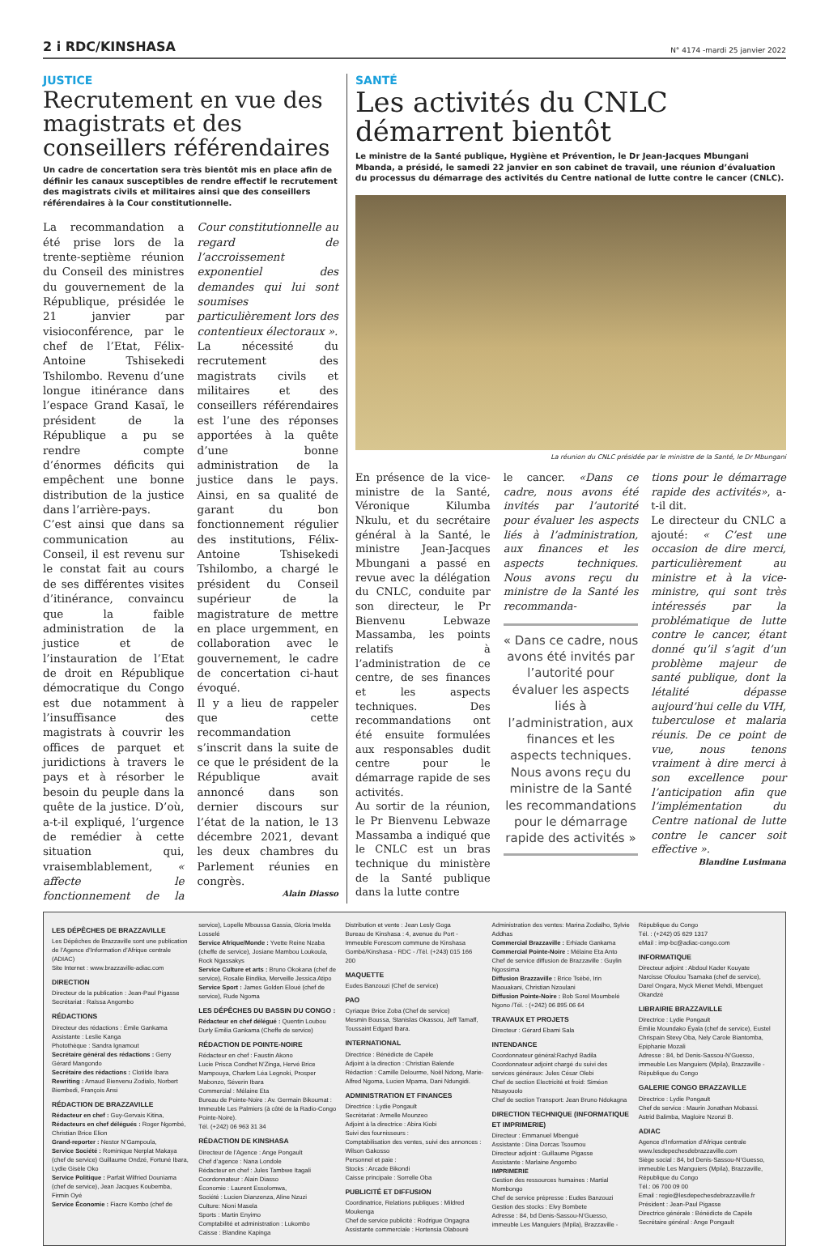2 i RDC/KINSHASA N° 4174 -mardi 25 janvier 2022
JUSTICE
Recrutement en vue des magistrats et des conseillers référendaires
Un cadre de concertation sera très bientôt mis en place afin de définir les canaux susceptibles de rendre effectif le recrutement des magistrats civils et militaires ainsi que des conseillers référendaires à la Cour constitutionnelle.
La recommandation a été prise lors de la trente-septième réunion du Conseil des ministres du gouvernement de la République, présidée le 21 janvier par visioconférence, par le chef de l’Etat, Félix-Antoine Tshisekedi Tshilombo. Revenu d’une longue itinérance dans l’espace Grand Kasaï, le président de la République a pu se rendre compte d’énormes déficits qui empêchent une bonne distribution de la justice dans l’arrière-pays.
C’est ainsi que dans sa communication au Conseil, il est revenu sur le constat fait au cours de ses différentes visites d’itinérance, convaincu que la faible administration de la justice et de l’instauration de l’Etat de droit en République démocratique du Congo est due notamment à l’insuffisance des magistrats à couvrir les offices de parquet et juridictions à travers le pays et à résorber le besoin du peuple dans la quête de la justice. D’où, a-t-il expliqué, l’urgence de remédier à cette situation qui, vraisemblablement, « affecte le fonctionnement de la Cour constitutionnelle au regard de l’accroissement exponentiel des demandes qui lui sont soumises particulièrement lors des contentieux électoraux ».
La nécessité du recrutement des magistrats civils et militaires et des conseillers référendaires est l’une des réponses apportées à la quête d’une bonne administration de la justice dans le pays. Ainsi, en sa qualité de garant du bon fonctionnement régulier des institutions, Félix-Antoine Tshisekedi Tshilombo, a chargé le président du Conseil supérieur de la magistrature de mettre en place urgemment, en collaboration avec le gouvernement, le cadre de concertation ci-haut évoqué.
Il y a lieu de rappeler que cette recommandation s’inscrit dans la suite de ce que le président de la République avait annoncé dans son dernier discours sur l’état de la nation, le 13 décembre 2021, devant les deux chambres du Parlement réunies en congrès.
Alain Diasso
SANTÉ
Les activités du CNLC démarrent bientôt
Le ministre de la Santé publique, Hygiène et Prévention, le Dr Jean-Jacques Mbungani Mbanda, a présidé, le samedi 22 janvier en son cabinet de travail, une réunion d’évaluation du processus du démarrage des activités du Centre national de lutte contre le cancer (CNLC).
La réunion du CNLC présidée par le ministre de la Santé, le Dr Mbungani
En présence de la vice-ministre de la Santé, Véronique Kilumba Nkulu, et du secrétaire général à la Santé, le ministre Jean-Jacques Mbungani a passé en revue avec la délégation du CNLC, conduite par son directeur, le Pr Bienvenu Lebwaze Massamba, les points relatifs à l’administration de ce centre, de ses finances et les aspects techniques. Des recommandations ont été ensuite formulées aux responsables dudit centre pour le démarrage rapide de ses activités.
Au sortir de la réunion, le Pr Bienvenu Lebwaze Massamba a indiqué que le CNLC est un bras technique du ministère de la Santé publique dans la lutte contre
le cancer. «Dans ce cadre, nous avons été invités par l’autorité pour évaluer les aspects liés à l’administration, aux finances et les aspects techniques. Nous avons reçu du ministre de la Santé les recommanda-
« Dans ce cadre, nous avons été invités par l’autorité pour évaluer les aspects liés à l’administration, aux finances et les aspects techniques. Nous avons reçu du ministre de la Santé les recommandations pour le démarrage rapide des activités »
tions pour le démarrage rapide des activités», a-t-il dit.
Le directeur du CNLC a ajouté: « C’est une occasion de dire merci, particulièrement au ministre et à la vice-ministre, qui sont très intéressés par la problématique de lutte contre le cancer, étant donné qu’il s’agit d’un problème majeur de santé publique, dont la létalité dépasse aujourd’hui celle du VIH, tuberculose et malaria réunis. De ce point de vue, nous tenons vraiment à dire merci à son excellence pour l’anticipation afin que l’implémentation du Centre national de lutte contre le cancer soit effective ».
Blandine Lusimana
LES DÉPÊCHES DE BRAZZAVILLE
Les Dépêches de Brazzaville sont une publication de l’Agence d’Information d’Afrique centrale (ADIAC)
Site Internet : www.brazzaville-adiac.com
DIRECTION
Directeur de la publication : Jean-Paul Pigasse
Secrétariat : Raïssa Angombo
RÉDACTIONS
Directeur des rédactions : Émile Gankama
Assistante : Leslie Kanga
Photothèque : Sandra Ignamout
Secrétaire général des rédactions : Gerry Gérard Mangondo
Secrétaire des rédactions : Clotilde Ibara
Rewriting : Arnaud Bienvenu Zodialo, Norbert Biembedi, François Ansi
RÉDACTION DE BRAZZAVILLE
Rédacteur en chef : Guy-Gervais Kitina,
Rédacteurs en chef délégués : Roger Ngombé, Christian Brice Elion
Grand-reporter : Nestor N’Gampoula,
Service Société : Rominique Nerplat Makaya (chef de service) Guillaume Ondzé, Fortuné Ibara, Lydie Gisèle Oko
Service Politique : Parfait Wilfried Douniama (chef de service), Jean Jacques Koubemba, Firmin Oyé
Service Économie : Fiacre Kombo (chef de
service), Lopelle Mboussa Gassia, Gloria Imelda Losselé
Service Afrique/Monde : Yvette Reine Nzaba (cheffe de service), Josiane Mambou Loukoula, Rock Ngassakys
Service Culture et arts : Bruno Okokana (chef de service), Rosalie Bindika, Merveille Jessica Atipo
Service Sport : James Golden Eloué (chef de service), Rude Ngoma
LES DÉPÊCHES DU BASSIN DU CONGO :
Rédacteur en chef délégué : Quentin Loubou
Durly Emilia Gankama (Cheffe de service)
RÉDACTION DE POINTE-NOIRE
Rédacteur en chef : Faustin Akono
Lucie Prisca Condhet N’Zinga, Hervé Brice Mampouya, Charlem Léa Legnoki, Prosper Mabonzo, Séverin Ibara
Commercial : Mélaine Eta
Bureau de Pointe-Noire : Av. Germain Bikoumat : Immeuble Les Palmiers (à côté de la Radio-Congo Pointe-Noire).
Tél. (+242) 06 963 31 34
RÉDACTION DE KINSHASA
Directeur de l’Agence : Ange Pongault
Chef d’agence : Nana Londole
Rédacteur en chef : Jules Tambwe Itagali
Coordonnateur : Alain Diasso
Économie : Laurent Essolomwa,
Société : Lucien Dianzenza, Aline Nzuzi
Culture: Nioni Masela
Sports : Martin Enyimo
Comptabilité et administration : Lukombo
Caisse : Blandine Kapinga
Distribution et vente : Jean Lesly Goga
Bureau de Kinshasa : 4, avenue du Port - Immeuble Forescom commune de Kinshasa Gombé/Kinshasa - RDC - /Tél. (+243) 015 166 200
MAQUETTE
Eudes Banzouzi (Chef de service)
PAO
Cyriaque Brice Zoba (Chef de service)
Mesmin Boussa, Stanislas Okassou, Jeff Tamaff, Toussaint Edgard Ibara.
INTERNATIONAL
Directrice : Bénédicte de Capèle
Adjoint à la direction : Christian Balende
Rédaction : Camille Delourme, Noël Ndong, Marie-Alfred Ngoma, Lucien Mpama, Dani Ndungidi.
ADMINISTRATION ET FINANCES
Directrice : Lydie Pongault
Secrétariat : Armelle Mounzeo
Adjoint à la directrice : Abira Kiobi
Suivi des fournisseurs :
Comptabilisation des ventes, suivi des annonces : Wilson Gakosso
Personnel et paie :
Stocks : Arcade Bikondi
Caisse principale : Sorrelle Oba
PUBLICITÉ ET DIFFUSION
Coordinatrice, Relations publiques : Mildred Moukenga
Chef de service publicité : Rodrigue Ongagna
Assistante commerciale : Hortensia Olabouré
Administration des ventes: Marina Zodialho, Sylvie Addhas
Commercial Brazzaville : Erhiade Gankama
Commercial Pointe-Noire : Mélaine Eta Anto
Chef de service diffusion de Brazzaville : Guylin Ngossima
Diffusion Brazzaville : Brice Tsébé, Irin Maouakani, Christian Nzoulani
Diffusion Pointe-Noire : Bob Sorel Moumbelé Ngono /Tél. : (+242) 06 895 06 64
TRAVAUX ET PROJETS
Directeur : Gérard Ebami Sala
INTENDANCE
Coordonnateur général:Rachyd Badila
Coordonnateur adjoint chargé du suivi des services généraux: Jules César Olebi
Chef de section Electricité et froid: Siméon Ntsayouolo
Chef de section Transport: Jean Bruno Ndokagna
DIRECTION TECHNIQUE (INFORMATIQUE ET IMPRIMERIE)
Directeur : Emmanuel Mbengué
Assistante : Dina Dorcas Tsoumou
Directeur adjoint : Guillaume Pigasse
Assistante : Marlaine Angombo
IMPRIMERIE
Gestion des ressources humaines : Martial Mombongo
Chef de service prépresse : Eudes Banzouzi
Gestion des stocks : Elvy Bombete
Adresse : 84, bd Denis-Sassou-N’Guesso, immeuble Les Manguiers (Mpila), Brazzaville -
République du Congo
Tél. : (+242) 05 629 1317
eMail : imp-bc@adiac-congo.com
INFORMATIQUE
Directeur adjoint : Abdoul Kader Kouyate
Narcisse Ofoulou Tsamaka (chef de service), Darel Ongara, Myck Mienet Mehdi, Mbenguet Okandzé
LIBRAIRIE BRAZZAVILLE
Directrice : Lydie Pongault
Émilie Moundako Éyala (chef de service), Eustel Chrispain Stevy Oba, Nely Carole Biantomba, Epiphanie Mozali
Adresse : 84, bd Denis-Sassou-N’Guesso, immeuble Les Manguiers (Mpila), Brazzaville - République du Congo
GALERIE CONGO BRAZZAVILLE
Directrice : Lydie Pongault
Chef de service : Maurin Jonathan Mobassi.
Astrid Balimba, Magloire Nzonzi B.
ADIAC
Agence d’Information d’Afrique centrale
www.lesdepechesdebrazzaville.com
Siège social : 84, bd Denis-Sassou-N’Guesso, immeuble Les Manguiers (Mpila), Brazzaville, République du Congo
Tél.: 06 700 09 00
Email : regie@lesdepechesdebrazzaville.fr
Président : Jean-Paul Pigasse
Directrice générale : Bénédicte de Capèle
Secrétaire général : Ange Pongault